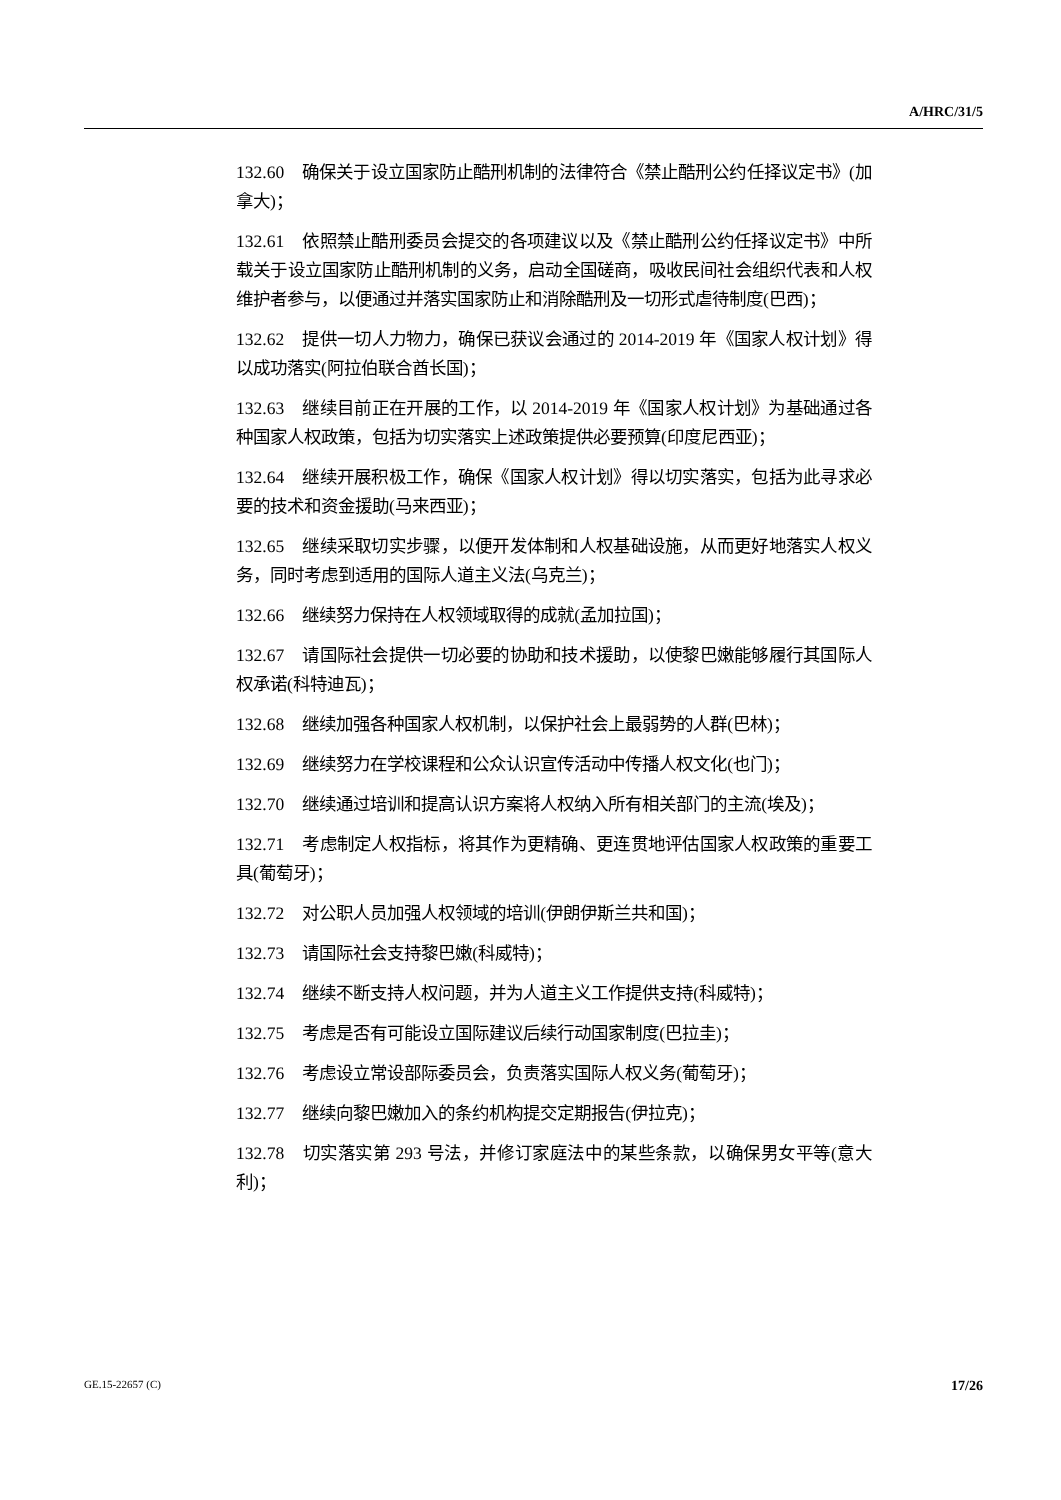A/HRC/31/5
132.60 确保关于设立国家防止酷刑机制的法律符合《禁止酷刑公约任择议定书》(加拿大)；
132.61 依照禁止酷刑委员会提交的各项建议以及《禁止酷刑公约任择议定书》中所载关于设立国家防止酷刑机制的义务，启动全国磋商，吸收民间社会组织代表和人权维护者参与，以便通过并落实国家防止和消除酷刑及一切形式虐待制度(巴西)；
132.62 提供一切人力物力，确保已获议会通过的 2014-2019 年《国家人权计划》得以成功落实(阿拉伯联合酋长国)；
132.63 继续目前正在开展的工作，以 2014-2019 年《国家人权计划》为基础通过各种国家人权政策，包括为切实落实上述政策提供必要预算(印度尼西亚)；
132.64 继续开展积极工作，确保《国家人权计划》得以切实落实，包括为此寻求必要的技术和资金援助(马来西亚)；
132.65 继续采取切实步骤，以便开发体制和人权基础设施，从而更好地落实人权义务，同时考虑到适用的国际人道主义法(乌克兰)；
132.66 继续努力保持在人权领域取得的成就(孟加拉国)；
132.67 请国际社会提供一切必要的协助和技术援助，以使黎巴嫩能够履行其国际人权承诺(科特迪瓦)；
132.68 继续加强各种国家人权机制，以保护社会上最弱势的人群(巴林)；
132.69 继续努力在学校课程和公众认识宣传活动中传播人权文化(也门)；
132.70 继续通过培训和提高认识方案将人权纳入所有相关部门的主流(埃及)；
132.71 考虑制定人权指标，将其作为更精确、更连贯地评估国家人权政策的重要工具(葡萄牙)；
132.72 对公职人员加强人权领域的培训(伊朗伊斯兰共和国)；
132.73 请国际社会支持黎巴嫩(科威特)；
132.74 继续不断支持人权问题，并为人道主义工作提供支持(科威特)；
132.75 考虑是否有可能设立国际建议后续行动国家制度(巴拉圭)；
132.76 考虑设立常设部际委员会，负责落实国际人权义务(葡萄牙)；
132.77 继续向黎巴嫩加入的条约机构提交定期报告(伊拉克)；
132.78 切实落实第 293 号法，并修订家庭法中的某些条款，以确保男女平等(意大利)；
GE.15-22657 (C) 17/26